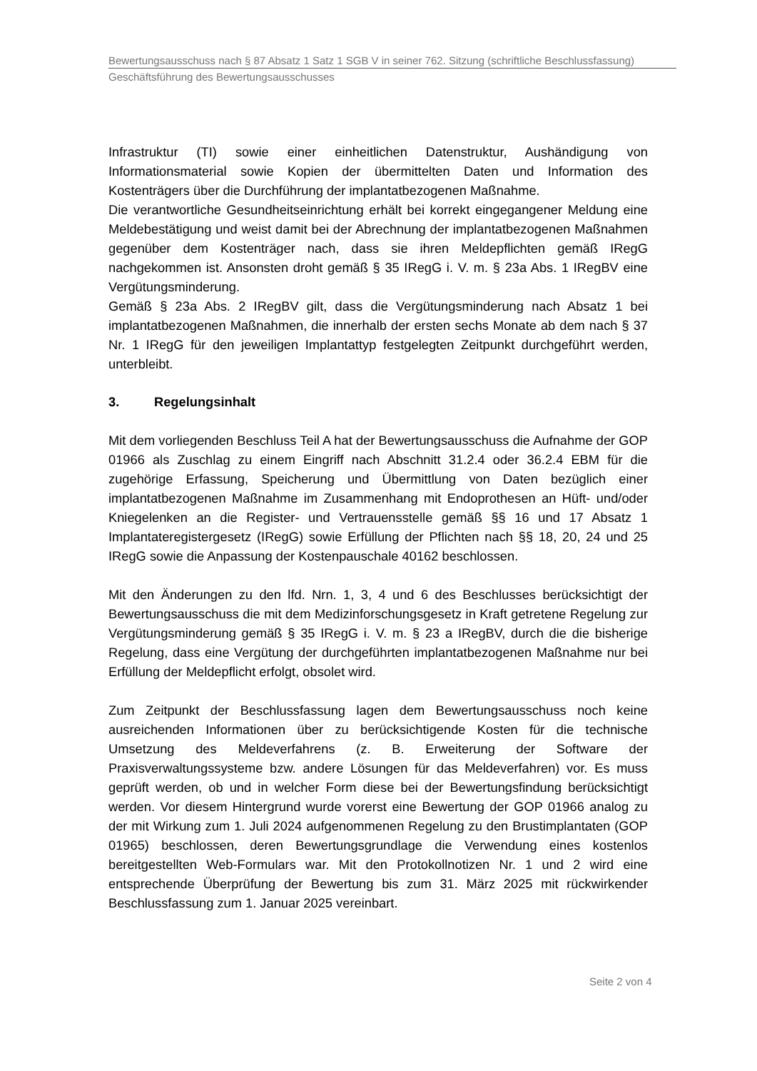Bewertungsausschuss nach § 87 Absatz 1 Satz 1 SGB V in seiner 762. Sitzung (schriftliche Beschlussfassung)
Geschäftsführung des Bewertungsausschusses
Infrastruktur (TI) sowie einer einheitlichen Datenstruktur, Aushändigung von Informationsmaterial sowie Kopien der übermittelten Daten und Information des Kostenträgers über die Durchführung der implantatbezogenen Maßnahme.
Die verantwortliche Gesundheitseinrichtung erhält bei korrekt eingegangener Meldung eine Meldebestätigung und weist damit bei der Abrechnung der implantatbezogenen Maßnahmen gegenüber dem Kostenträger nach, dass sie ihren Meldepflichten gemäß IRegG nachgekommen ist. Ansonsten droht gemäß § 35 IRegG i. V. m. § 23a Abs. 1 IRegBV eine Vergütungsminderung.
Gemäß § 23a Abs. 2 IRegBV gilt, dass die Vergütungsminderung nach Absatz 1 bei implantatbezogenen Maßnahmen, die innerhalb der ersten sechs Monate ab dem nach § 37 Nr. 1 IRegG für den jeweiligen Implantattyp festgelegten Zeitpunkt durchgeführt werden, unterbleibt.
3. Regelungsinhalt
Mit dem vorliegenden Beschluss Teil A hat der Bewertungsausschuss die Aufnahme der GOP 01966 als Zuschlag zu einem Eingriff nach Abschnitt 31.2.4 oder 36.2.4 EBM für die zugehörige Erfassung, Speicherung und Übermittlung von Daten bezüglich einer implantatbezogenen Maßnahme im Zusammenhang mit Endoprothesen an Hüft- und/oder Kniegelenken an die Register- und Vertrauensstelle gemäß §§ 16 und 17 Absatz 1 Implantateregistergesetz (IRegG) sowie Erfüllung der Pflichten nach §§ 18, 20, 24 und 25 IRegG sowie die Anpassung der Kostenpauschale 40162 beschlossen.
Mit den Änderungen zu den lfd. Nrn. 1, 3, 4 und 6 des Beschlusses berücksichtigt der Bewertungsausschuss die mit dem Medizinforschungsgesetz in Kraft getretene Regelung zur Vergütungsminderung gemäß § 35 IRegG i. V. m. § 23 a IRegBV, durch die die bisherige Regelung, dass eine Vergütung der durchgeführten implantatbezogenen Maßnahme nur bei Erfüllung der Meldepflicht erfolgt, obsolet wird.
Zum Zeitpunkt der Beschlussfassung lagen dem Bewertungsausschuss noch keine ausreichenden Informationen über zu berücksichtigende Kosten für die technische Umsetzung des Meldeverfahrens (z. B. Erweiterung der Software der Praxisverwaltungssysteme bzw. andere Lösungen für das Meldeverfahren) vor. Es muss geprüft werden, ob und in welcher Form diese bei der Bewertungsfindung berücksichtigt werden. Vor diesem Hintergrund wurde vorerst eine Bewertung der GOP 01966 analog zu der mit Wirkung zum 1. Juli 2024 aufgenommenen Regelung zu den Brustimplantaten (GOP 01965) beschlossen, deren Bewertungsgrundlage die Verwendung eines kostenlos bereitgestellten Web-Formulars war. Mit den Protokollnotizen Nr. 1 und 2 wird eine entsprechende Überprüfung der Bewertung bis zum 31. März 2025 mit rückwirkender Beschlussfassung zum 1. Januar 2025 vereinbart.
Seite 2 von 4